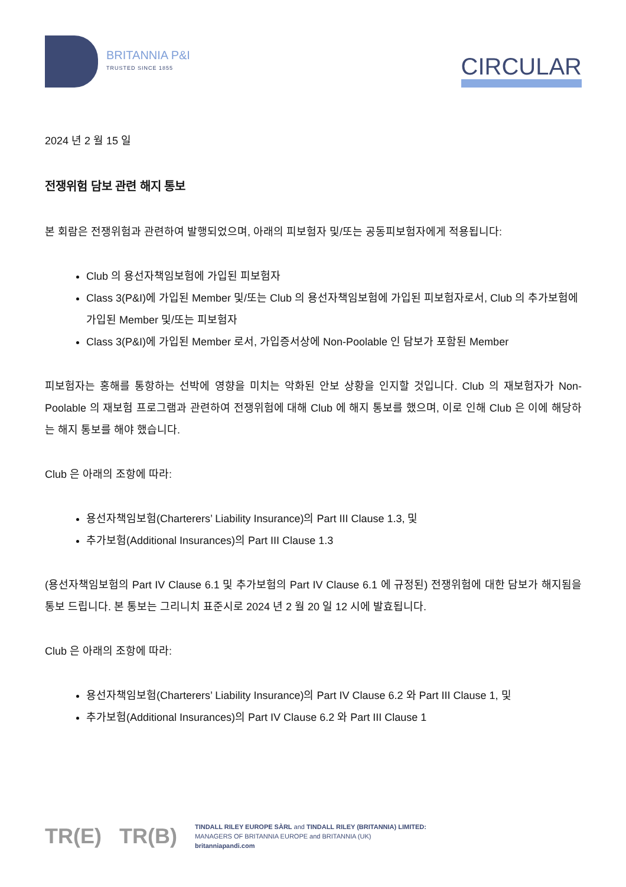BRITANNIA P&I
TRUSTED SINCE 1855
CIRCULAR
2024 년 2 월 15 일
전쟁위험 담보 관련 해지 통보
본 회람은 전쟁위험과 관련하여 발행되었으며, 아래의 피보험자 및/또는 공동피보험자에게 적용됩니다:
Club 의 용선자책임보험에 가입된 피보험자
Class 3(P&I)에 가입된 Member 및/또는 Club 의 용선자책임보험에 가입된 피보험자로서, Club 의 추가보험에 가입된 Member 및/또는 피보험자
Class 3(P&I)에 가입된 Member 로서, 가입증서상에 Non-Poolable 인 담보가 포함된 Member
피보험자는 홍해를 통항하는 선박에 영향을 미치는 악화된 안보 상황을 인지할 것입니다. Club 의 재보험자가 Non-Poolable 의 재보험 프로그램과 관련하여 전쟁위험에 대해 Club 에 해지 통보를 했으며, 이로 인해 Club 은 이에 해당하는 해지 통보를 해야 했습니다.
Club 은 아래의 조항에 따라:
용선자책임보험(Charterers’ Liability Insurance)의 Part III Clause 1.3, 및
추가보험(Additional Insurances)의 Part III Clause 1.3
(용선자책임보험의 Part IV Clause 6.1 및 추가보험의 Part IV Clause 6.1 에 규정된) 전쟁위험에 대한 담보가 해지됨을 통보 드립니다. 본 통보는 그리니치 표준시로 2024 년 2 월 20 일 12 시에 발효됩니다.
Club 은 아래의 조항에 따라:
용선자책임보험(Charterers’ Liability Insurance)의 Part IV Clause 6.2 와 Part III Clause 1, 및
추가보험(Additional Insurances)의 Part IV Clause 6.2 와 Part III Clause 1
TR(E) TR(B)
TINDALL RILEY EUROPE SÀRL and TINDALL RILEY (BRITANNIA) LIMITED:
MANAGERS OF BRITANNIA EUROPE and BRITANNIA (UK)
britanniapandi.com